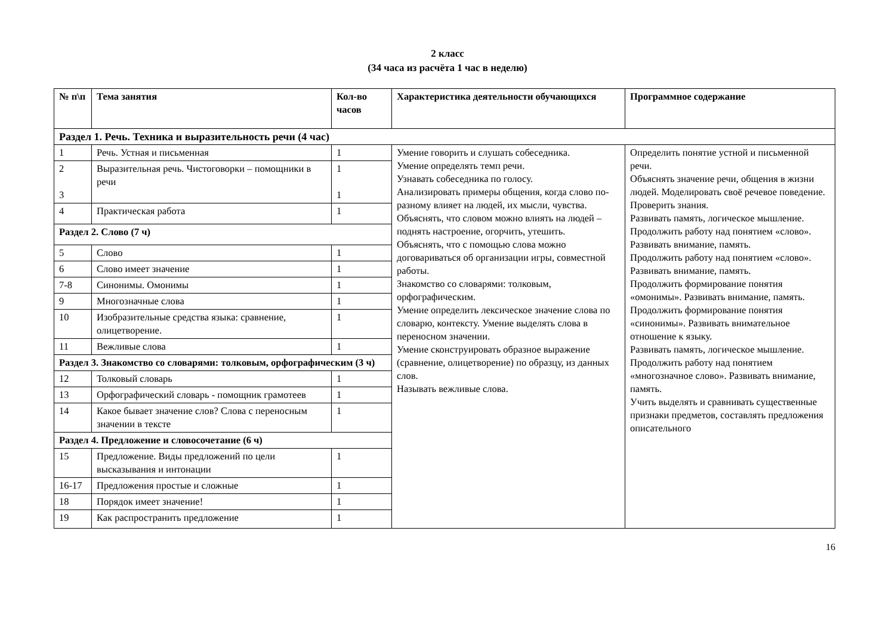2 класс
(34 часа из расчёта 1 час в неделю)
| № п\п | Тема занятия | Кол-во часов | Характеристика деятельности обучающихся | Программное содержание |
| --- | --- | --- | --- | --- |
| Раздел 1. Речь. Техника и выразительность речи (4 час) | | | | |
| 1 | Речь. Устная и письменная | 1 | Умение говорить и слушать собеседника. Умение определять темп речи. Узнавать собеседника по голосу. Анализировать примеры общения, когда слово по-разному влияет на людей, их мысли, чувства. Объяснять, что словом можно влиять на людей – поднять настроение, огорчить, утешить. Объяснять, что с помощью слова можно договариваться об организации игры, совместной работы. Знакомство со словарями: толковым, орфографическим. Умение определить лексическое значение слова по словарю, контексту. Умение выделять слова в переносном значении. Умение сконструировать образное выражение (сравнение, олицетворение) по образцу, из данных слов. Называть вежливые слова. | Определить понятие устной и письменной речи. Объяснять значение речи, общения в жизни людей. Моделировать своё речевое поведение. Проверить знания. Развивать память, логическое мышление. Продолжить работу над понятием «слово». Развивать внимание, память. Продолжить работу над понятием «слово». Развивать внимание, память. Продолжить формирование понятия «омонимы». Развивать внимание, память. Продолжить формирование понятия «синонимы». Развивать внимательное отношение к языку. Развивать память, логическое мышление. Продолжить работу над понятием «многозначное слово». Развивать внимание, память. Учить выделять и сравнивать существенные признаки предметов, составлять предложения описательного |
| 2 3 | Выразительная речь. Чистоговорки – помощники в речи | 1 1 | | |
| 4 | Практическая работа | 1 | | |
| Раздел 2. Слово (7 ч) | | | | |
| 5 | Слово | 1 | | |
| 6 | Слово имеет значение | 1 | | |
| 7-8 | Синонимы. Омонимы | 1 | | |
| 9 | Многозначные слова | 1 | | |
| 10 | Изобразительные средства языка: сравнение, олицетворение. | 1 | | |
| 11 | Вежливые слова | 1 | | |
| Раздел 3. Знакомство со словарями: толковым, орфографическим (3 ч) | | | | |
| 12 | Толковый словарь | 1 | | |
| 13 | Орфографический словарь - помощник грамотеев | 1 | | |
| 14 | Какое бывает значение слов? Слова с переносным значении в тексте | 1 | | |
| Раздел 4. Предложение и словосочетание (6 ч) | | | | |
| 15 | Предложение. Виды предложений по цели высказывания и интонации | 1 | | |
| 16-17 | Предложения простые и сложные | 1 | | |
| 18 | Порядок имеет значение! | 1 | | |
| 19 | Как распространить предложение | 1 | | |
16